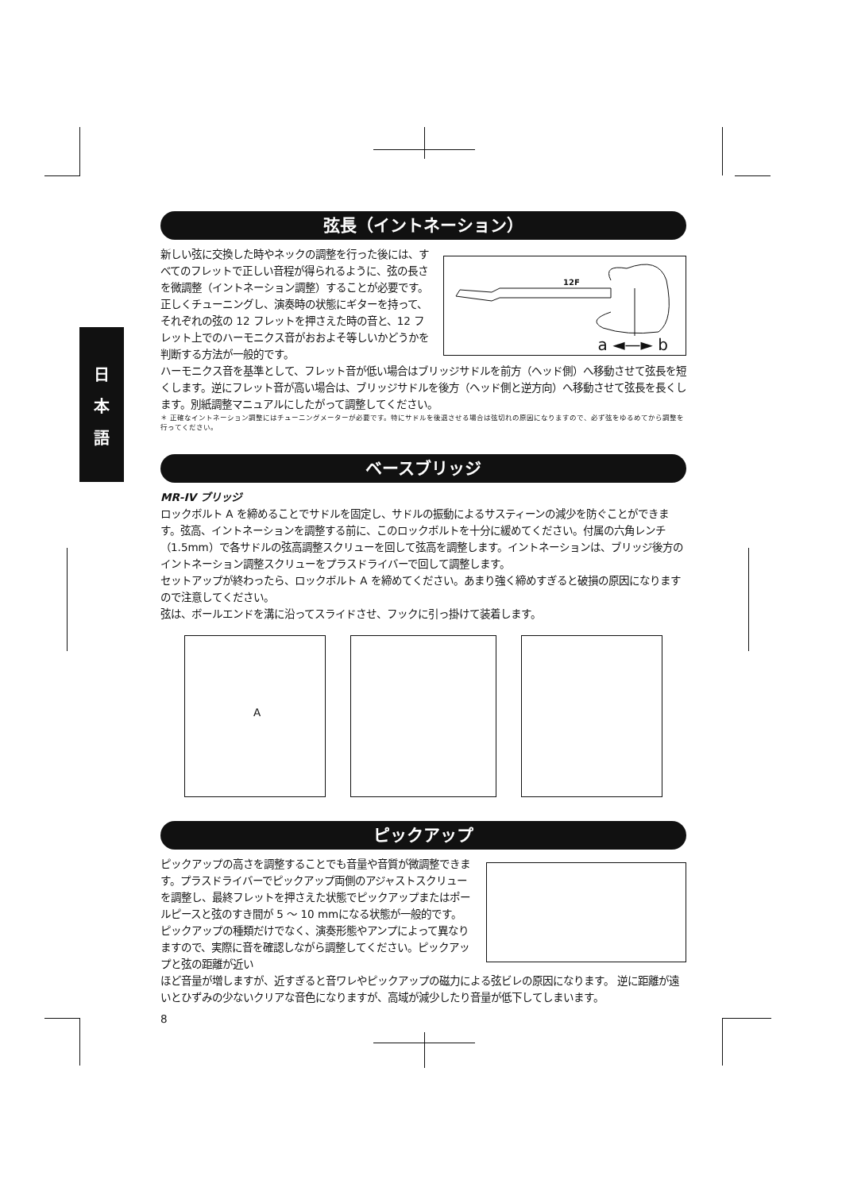日
本
語
弦長（イントネーション）
新しい弦に交換した時やネックの調整を行った後には、すべてのフレットで正しい音程が得られるように、弦の長さを微調整（イントネーション調整）することが必要です。正しくチューニングし、演奏時の状態にギターを持って、それぞれの弦の 12 フレットを押さえた時の音と、12 フレット上でのハーモニクス音がおおよそ等しいかどうかを判断する方法が一般的です。
12F
a ◄—► b
ハーモニクス音を基準として、フレット音が低い場合はブリッジサドルを前方（ヘッド側）へ移動させて弦長を短くします。逆にフレット音が高い場合は、ブリッジサドルを後方（ヘッド側と逆方向）へ移動させて弦長を長くします。別紙調整マニュアルにしたがって調整してください。
＊ 正確なイントネーション調整にはチューニングメーターが必要です。特にサドルを後退させる場合は弦切れの原因になりますので、必ず弦をゆるめてから調整を行ってください。
ベースブリッジ
MR-IV ブリッジ
ロックボルト A を締めることでサドルを固定し、サドルの振動によるサスティーンの減少を防ぐことができます。弦高、イントネーションを調整する前に、このロックボルトを十分に緩めてください。付属の六角レンチ（1.5mm）で各サドルの弦高調整スクリューを回して弦高を調整します。イントネーションは、ブリッジ後方のイントネーション調整スクリューをプラスドライバーで回して調整します。
セットアップが終わったら、ロックボルト A を締めてください。あまり強く締めすぎると破損の原因になりますので注意してください。
弦は、ボールエンドを溝に沿ってスライドさせ、フックに引っ掛けて装着します。
A
ピックアップ
ピックアップの高さを調整することでも音量や音質が微調整できます。プラスドライバーでピックアップ両側のアジャストスクリューを調整し、最終フレットを押さえた状態でピックアップまたはポールピースと弦のすき間が 5 ～ 10 mmになる状態が一般的です。 ピックアップの種類だけでなく、演奏形態やアンプによって異なりますので、実際に音を確認しながら調整してください。ピックアップと弦の距離が近い
ほど音量が増しますが、近すぎると音ワレやピックアップの磁力による弦ビレの原因になります。 逆に距離が遠いとひずみの少ないクリアな音色になりますが、高域が減少したり音量が低下してしまいます。
8